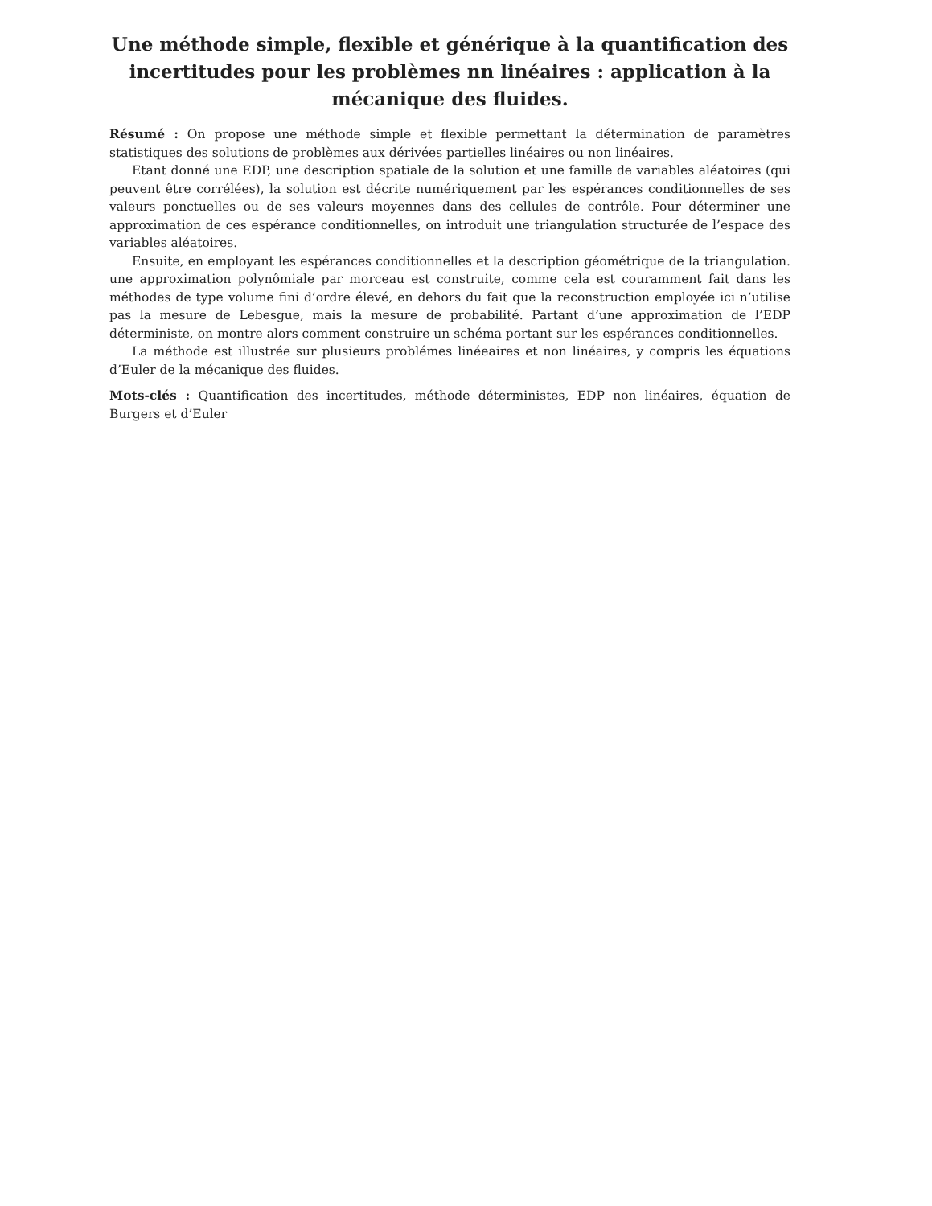Une méthode simple, flexible et générique à la quantification des incertitudes pour les problèmes nn linéaires : application à la mécanique des fluides.
Résumé : On propose une méthode simple et flexible permettant la détermination de paramètres statistiques des solutions de problèmes aux dérivées partielles linéaires ou non linéaires.
Etant donné une EDP, une description spatiale de la solution et une famille de variables aléatoires (qui peuvent être corrélées), la solution est décrite numériquement par les espérances conditionnelles de ses valeurs ponctuelles ou de ses valeurs moyennes dans des cellules de contrôle. Pour déterminer une approximation de ces espérance conditionnelles, on introduit une triangulation structurée de l’espace des variables aléatoires.
Ensuite, en employant les espérances conditionnelles et la description géométrique de la triangulation. une approximation polynômiale par morceau est construite, comme cela est couramment fait dans les méthodes de type volume fini d’ordre élevé, en dehors du fait que la reconstruction employée ici n’utilise pas la mesure de Lebesgue, mais la mesure de probabilité. Partant d’une approximation de l’EDP déterministe, on montre alors comment construire un schéma portant sur les espérances conditionnelles.
La méthode est illustrée sur plusieurs problémes linéeaires et non linéaires, y compris les équations d’Euler de la mécanique des fluides.
Mots-clés : Quantification des incertitudes, méthode déterministes, EDP non linéaires, équation de Burgers et d’Euler